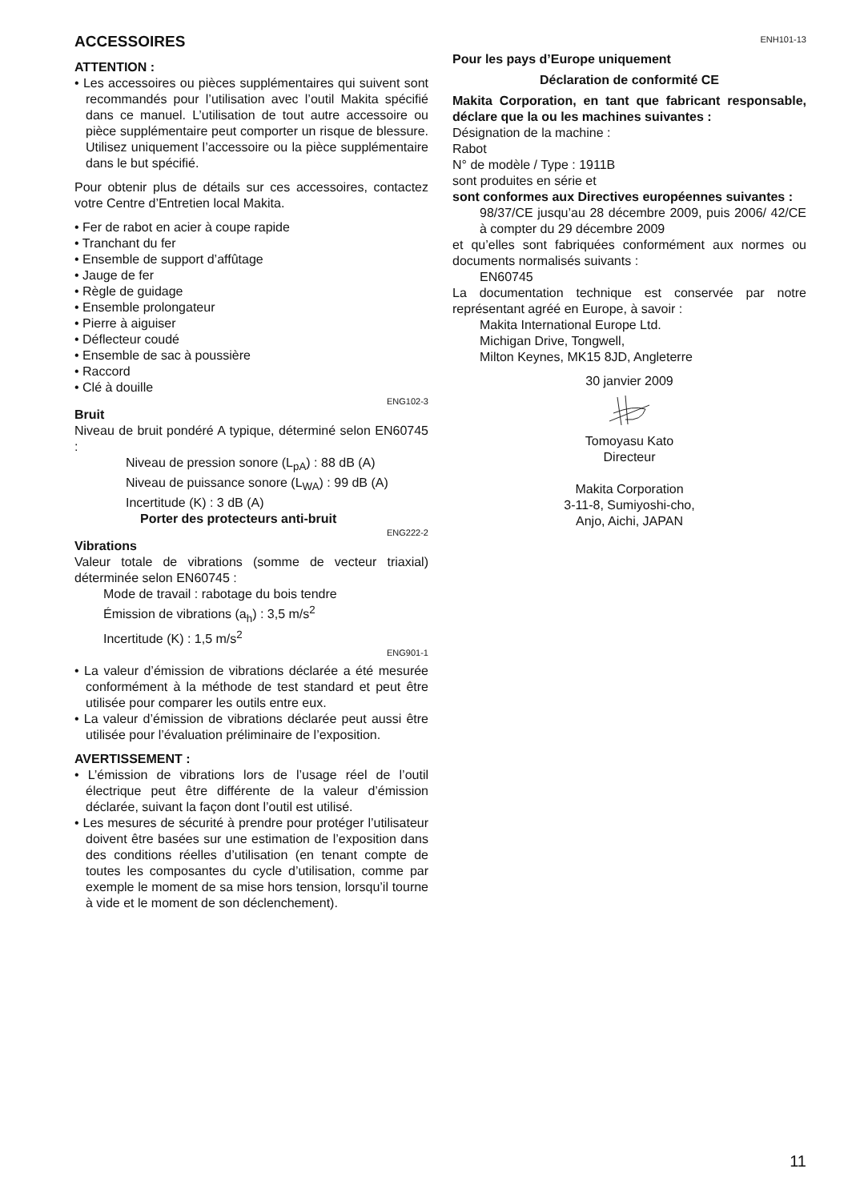ACCESSOIRES
ATTENTION :
• Les accessoires ou pièces supplémentaires qui suivent sont recommandés pour l’utilisation avec l’outil Makita spécifié dans ce manuel. L’utilisation de tout autre accessoire ou pièce supplémentaire peut comporter un risque de blessure. Utilisez uniquement l’accessoire ou la pièce supplémentaire dans le but spécifié.
Pour obtenir plus de détails sur ces accessoires, contactez votre Centre d’Entretien local Makita.
• Fer de rabot en acier à coupe rapide
• Tranchant du fer
• Ensemble de support d’affûtage
• Jauge de fer
• Règle de guidage
• Ensemble prolongateur
• Pierre à aiguiser
• Déflecteur coudé
• Ensemble de sac à poussière
• Raccord
• Clé à douille
ENG102-3
Bruit
Niveau de bruit pondéré A typique, déterminé selon EN60745 :
Niveau de pression sonore (L<sub>pA</sub>) : 88 dB (A)
Niveau de puissance sonore (L<sub>WA</sub>) : 99 dB (A)
Incertitude (K) : 3 dB (A)
Porter des protecteurs anti-bruit
ENG222-2
Vibrations
Valeur totale de vibrations (somme de vecteur triaxial) déterminée selon EN60745 :
Mode de travail : rabotage du bois tendre
Émission de vibrations (a<sub>h</sub>) : 3,5 m/s<sup>2</sup>
Incertitude (K) : 1,5 m/s<sup>2</sup>
ENG901-1
• La valeur d’émission de vibrations déclarée a été mesurée conformément à la méthode de test standard et peut être utilisée pour comparer les outils entre eux.
• La valeur d’émission de vibrations déclarée peut aussi être utilisée pour l’évaluation préliminaire de l’exposition.
AVERTISSEMENT :
• L’émission de vibrations lors de l’usage réel de l’outil électrique peut être différente de la valeur d’émission déclarée, suivant la façon dont l’outil est utilisé.
• Les mesures de sécurité à prendre pour protéger l’utilisateur doivent être basées sur une estimation de l’exposition dans des conditions réelles d’utilisation (en tenant compte de toutes les composantes du cycle d’utilisation, comme par exemple le moment de sa mise hors tension, lorsqu’il tourne à vide et le moment de son déclenchement).
ENH101-13
Pour les pays d’Europe uniquement
Déclaration de conformité CE
Makita Corporation, en tant que fabricant responsable, déclare que la ou les machines suivantes :
Désignation de la machine :
Rabot
N° de modèle / Type : 1911B
sont produites en série et
sont conformes aux Directives européennes suivantes :
98/37/CE jusqu’au 28 décembre 2009, puis 2006/ 42/CE à compter du 29 décembre 2009
et qu’elles sont fabriquées conformément aux normes ou documents normalisés suivants :
EN60745
La documentation technique est conservée par notre représentant agréé en Europe, à savoir :
Makita International Europe Ltd.
Michigan Drive, Tongwell,
Milton Keynes, MK15 8JD, Angleterre
30 janvier 2009
Tomoyasu Kato
Directeur
Makita Corporation
3-11-8, Sumiyoshi-cho,
Anjo, Aichi, JAPAN
11